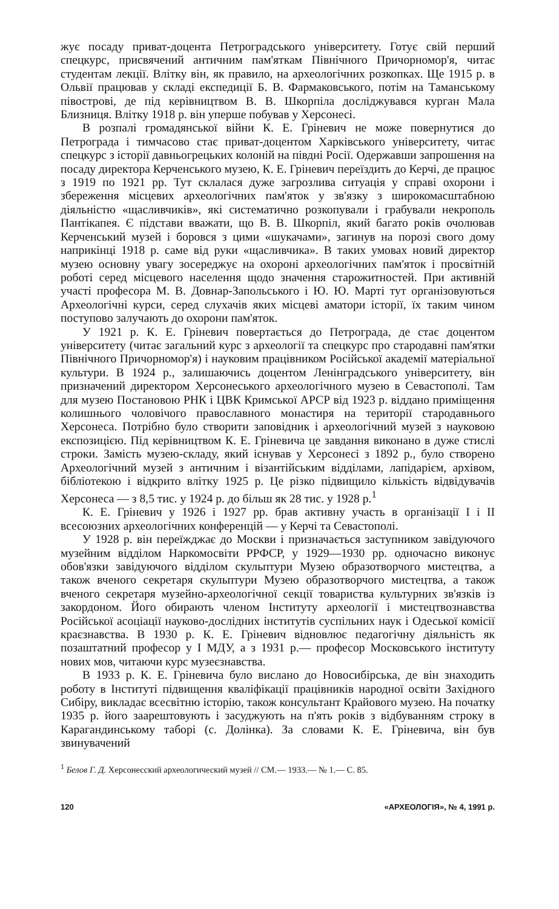жує посаду приват-доцента Петроградського університету. Готує свій перший спецкурс, присвячений античним пам'яткам Північного Причорномор'я, читає студентам лекції. Влітку він, як правило, на археологічних розкопках. Ще 1915 р. в Ольвії працював у складі експедиції Б. В. Фармаковського, потім на Таманському півострові, де під керівництвом В. В. Шкорпіла досліджувався курган Мала Близниця. Влітку 1918 р. він уперше побував у Херсонесі.
В розпалі громадянської війни К. Е. Гріневич не може повернутися до Петрограда і тимчасово стає приват-доцентом Харківського університету, читає спецкурс з історії давньогрецьких колоній на півдні Росії. Одержавши запрошення на посаду директора Керченського музею, К. Е. Гріневич переїздить до Керчі, де працює з 1919 по 1921 рр. Тут склалася дуже загрозлива ситуація у справі охорони і збереження місцевих археологічних пам'яток у зв'язку з широкомасштабною діяльністю «щасливчиків», які систематично розкопували і грабували некрополь Пантікапея. Є підстави вважати, що В. В. Шкорпіл, який багато років очолював Керченський музей і боровся з цими «шукачами», загинув на порозі свого дому наприкінці 1918 р. саме від руки «щасливчика». В таких умовах новий директор музею основну увагу зосереджує на охороні археологічних пам'яток і просвітній роботі серед місцевого населення щодо значення старожитностей. При активній участі професора М. В. Довнар-Запольського і Ю. Ю. Марті тут організовуються Археологічні курси, серед слухачів яких місцеві аматори історії, їх таким чином поступово залучають до охорони пам'яток.
У 1921 р. К. Е. Гріневич повертається до Петрограда, де стає доцентом університету (читає загальний курс з археології та спецкурс про стародавні пам'ятки Північного Причорномор'я) і науковим працівником Російської академії матеріальної культури. В 1924 р., залишаючись доцентом Ленінградського університету, він призначений директором Херсонеського археологічного музею в Севастополі. Там для музею Постановою РНК і ЦВК Кримської АРСР від 1923 р. віддано приміщення колишнього чоловічого православного монастиря на території стародавнього Херсонеса. Потрібно було створити заповідник і археологічний музей з науковою експозицією. Під керівництвом К. Е. Гріневича це завдання виконано в дуже стислі строки. Замість музею-складу, який існував у Херсонесі з 1892 р., було створено Археологічний музей з античним і візантійським відділами, лапідарієм, архівом, бібліотекою і відкрито влітку 1925 р. Це різко підвищило кількість відвідувачів Херсонеса — з 8,5 тис. у 1924 р. до більш як 28 тис. у 1928 р.<sup>1</sup>
К. Е. Гріневич у 1926 і 1927 рр. брав активну участь в організації І і ІІ всесоюзних археологічних конференцій — у Керчі та Севастополі.
У 1928 р. він переїжджає до Москви і призначається заступником завідуючого музейним відділом Наркомосвіти РРФСР, у 1929—1930 рр. одночасно виконує обов'язки завідуючого відділом скульптури Музею образотворчого мистецтва, а також вченого секретаря скульптури Музею образотворчого мистецтва, а також вченого секретаря музейно-археологічної секції товариства культурних зв'язків із закордоном. Його обирають членом Інституту археології і мистецтвознавства Російської асоціації науково-дослідних інститутів суспільних наук і Одеської комісії краєзнавства. В 1930 р. К. Е. Гріневич відновлює педагогічну діяльність як позаштатний професор у І МДУ, а з 1931 р.— професор Московського інституту нових мов, читаючи курс музеєзнавства.
В 1933 р. К. Е. Гріневича було вислано до Новосибірська, де він знаходить роботу в Інституті підвищення кваліфікації працівників народної освіти Західного Сибіру, викладає всесвітню історію, також консультант Крайового музею. На початку 1935 р. його заарештовують і засуджують на п'ять років з відбуванням строку в Карагандинському таборі (с. Долінка). За словами К. Е. Гріневича, він був звинувачений
<sup>1</sup> Белов Г. Д. Херсонесский археологический музей // СМ.— 1933.— № 1.— С. 85.
120 «АРХЕОЛОГІЯ», № 4, 1991 р.